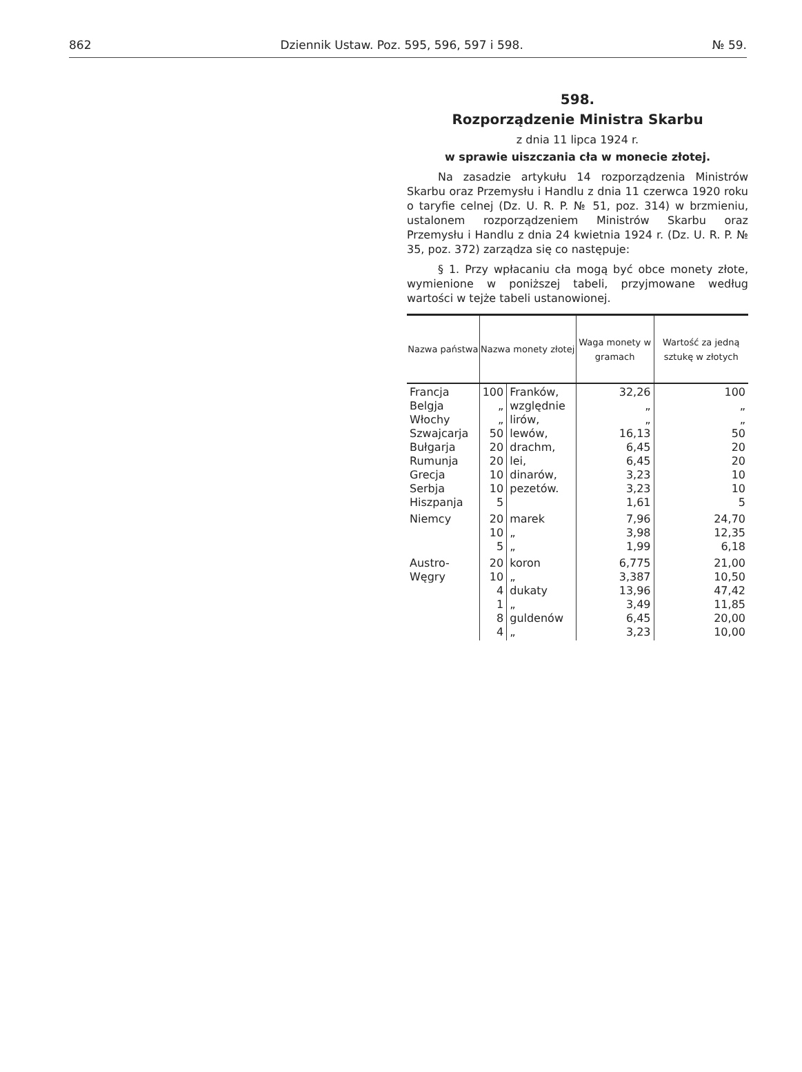862 Dziennik Ustaw. Poz. 595, 596, 597 i 598. № 59.
598.
Rozporządzenie Ministra Skarbu
z dnia 11 lipca 1924 r.
w sprawie uiszczania cła w monecie złotej.
Na zasadzie artykułu 14 rozporządzenia Ministrów Skarbu oraz Przemysłu i Handlu z dnia 11 czerwca 1920 roku o taryfie celnej (Dz. U. R. P. № 51, poz. 314) w brzmieniu, ustalonem rozporządzeniem Ministrów Skarbu oraz Przemysłu i Handlu z dnia 24 kwietnia 1924 r. (Dz. U. R. P. № 35, poz. 372) zarządza się co następuje:
§ 1. Przy wpłacaniu cła mogą być obce monety złote, wymienione w poniższej tabeli, przyjmowane według wartości w tejże tabeli ustanowionej.
| Nazwa państwa | Nazwa monety złotej | | Waga monety w gramach | Wartość za jedną sztukę w złotych |
| --- | --- | --- | --- | --- |
| Francja Belgja Włochy Szwajcarja Bułgarja Rumunja Grecja Serbja Hiszpanja | 100 „ „ 50 20 20 10 10 5 | Franków, względnie lirów, lewów, drachm, lei, dinarów, pezetów. | 32,26 „ „ 16,13 6,45 6,45 3,23 3,23 1,61 | 100 „ „ 50 20 20 10 10 5 |
| Niemcy | 20 10 5 | marek „ „ | 7,96 3,98 1,99 | 24,70 12,35 6,18 |
| Austro-Węgry | 20 10 4 1 8 4 | koron „ dukaty „ guldenów „ | 6,775 3,387 13,96 3,49 6,45 3,23 | 21,00 10,50 47,42 11,85 20,00 10,00 |